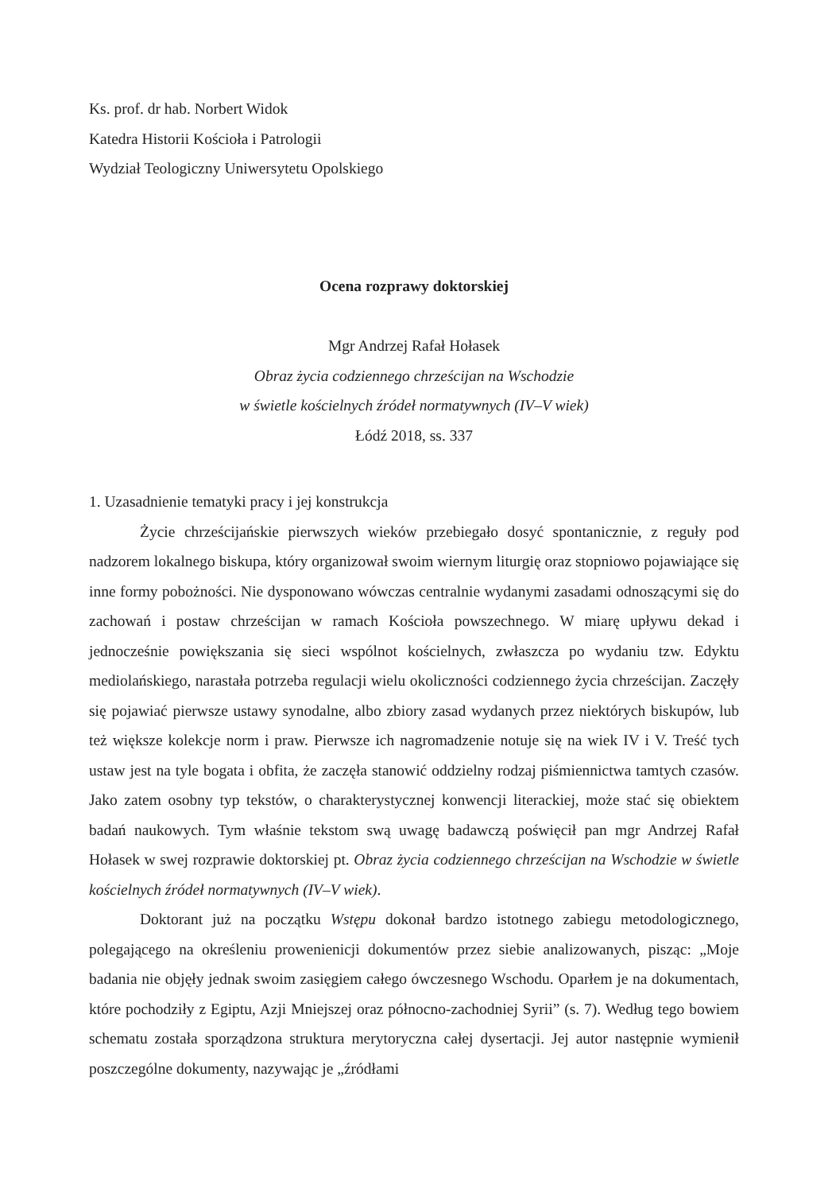Ks. prof. dr hab. Norbert Widok
Katedra Historii Kościoła i Patrologii
Wydział Teologiczny Uniwersytetu Opolskiego
Ocena rozprawy doktorskiej
Mgr Andrzej Rafał Hołasek
Obraz życia codziennego chrześcijan na Wschodzie
w świetle kościelnych źródeł normatywnych (IV–V wiek)
Łódź 2018, ss. 337
1. Uzasadnienie tematyki pracy i jej konstrukcja
Życie chrześcijańskie pierwszych wieków przebiegało dosyć spontanicznie, z reguły pod nadzorem lokalnego biskupa, który organizował swoim wiernym liturgię oraz stopniowo pojawiające się inne formy pobożności. Nie dysponowano wówczas centralnie wydanymi zasadami odnoszącymi się do zachowań i postaw chrześcijan w ramach Kościoła powszechnego. W miarę upływu dekad i jednocześnie powiększania się sieci wspólnot kościelnych, zwłaszcza po wydaniu tzw. Edyktu mediolańskiego, narastała potrzeba regulacji wielu okoliczności codziennego życia chrześcijan. Zaczęły się pojawiać pierwsze ustawy synodalne, albo zbiory zasad wydanych przez niektórych biskupów, lub też większe kolekcje norm i praw. Pierwsze ich nagromadzenie notuje się na wiek IV i V. Treść tych ustaw jest na tyle bogata i obfita, że zaczęła stanowić oddzielny rodzaj piśmiennictwa tamtych czasów. Jako zatem osobny typ tekstów, o charakterystycznej konwencji literackiej, może stać się obiektem badań naukowych. Tym właśnie tekstom swą uwagę badawczą poświęcił pan mgr Andrzej Rafał Hołasek w swej rozprawie doktorskiej pt. Obraz życia codziennego chrześcijan na Wschodzie w świetle kościelnych źródeł normatywnych (IV–V wiek).
Doktorant już na początku Wstępu dokonał bardzo istotnego zabiegu metodologicznego, polegającego na określeniu prowenienicji dokumentów przez siebie analizowanych, pisząc: „Moje badania nie objęły jednak swoim zasięgiem całego ówczesnego Wschodu. Oparłem je na dokumentach, które pochodziły z Egiptu, Azji Mniejszej oraz północno-zachodniej Syrii” (s. 7). Według tego bowiem schematu została sporządzona struktura merytoryczna całej dysertacji. Jej autor następnie wymienił poszczególne dokumenty, nazywając je „źródłami